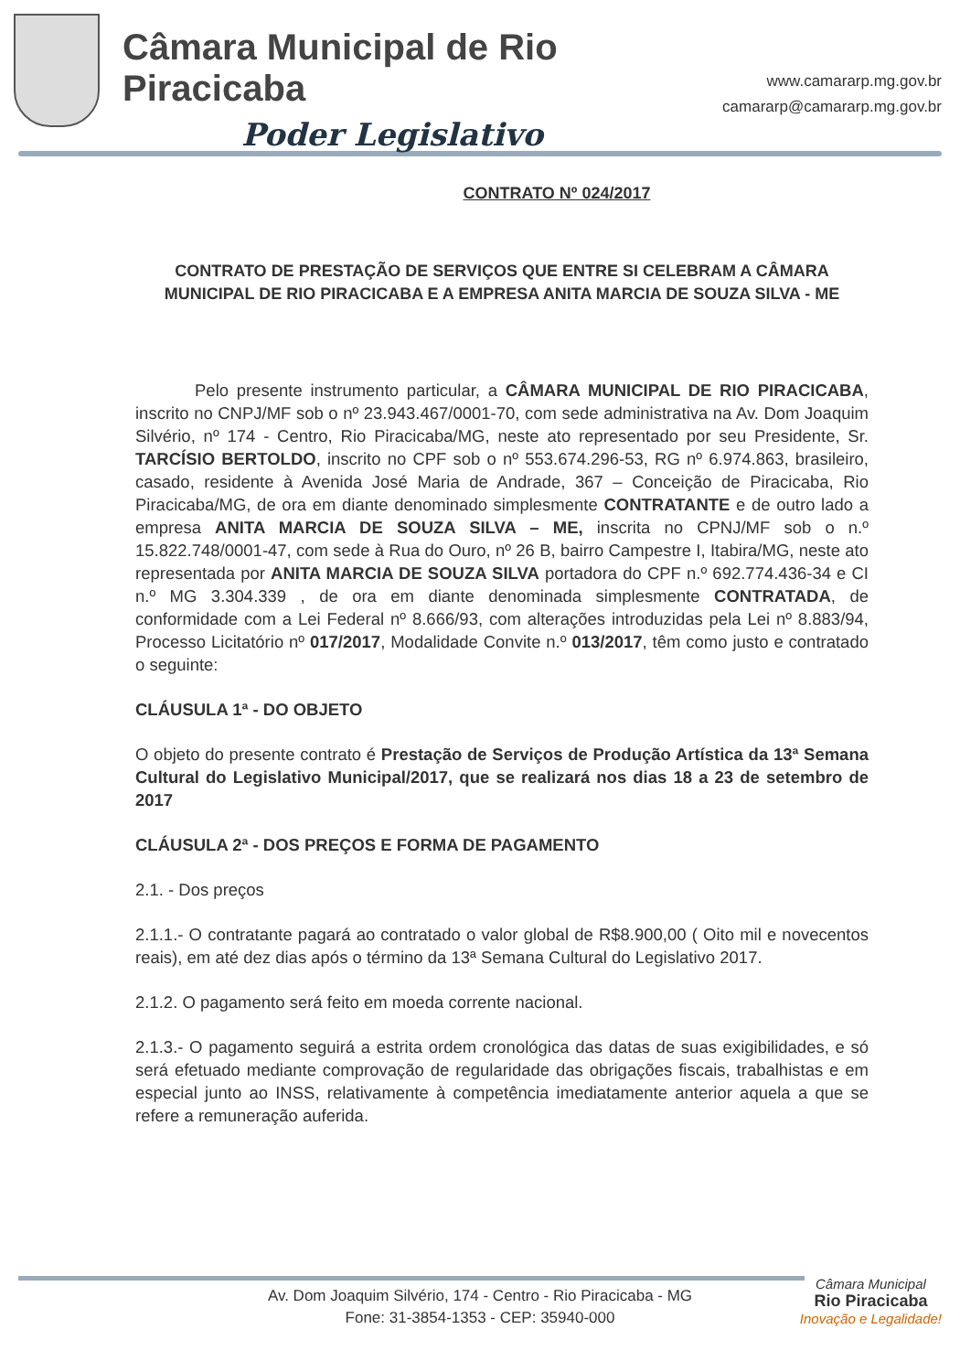Câmara Municipal de Rio Piracicaba
Poder Legislativo
www.camararp.mg.gov.br
camararp@camararp.mg.gov.br
CONTRATO Nº 024/2017
CONTRATO DE PRESTAÇÃO DE SERVIÇOS QUE ENTRE SI CELEBRAM A CÂMARA MUNICIPAL DE RIO PIRACICABA E A EMPRESA ANITA MARCIA DE SOUZA SILVA - ME
Pelo presente instrumento particular, a CÂMARA MUNICIPAL DE RIO PIRACICABA, inscrito no CNPJ/MF sob o nº 23.943.467/0001-70, com sede administrativa na Av. Dom Joaquim Silvério, nº 174 - Centro, Rio Piracicaba/MG, neste ato representado por seu Presidente, Sr. TARCÍSIO BERTOLDO, inscrito no CPF sob o nº 553.674.296-53, RG nº 6.974.863, brasileiro, casado, residente à Avenida José Maria de Andrade, 367 – Conceição de Piracicaba, Rio Piracicaba/MG, de ora em diante denominado simplesmente CONTRATANTE e de outro lado a empresa ANITA MARCIA DE SOUZA SILVA – ME, inscrita no CPNJ/MF sob o n.º 15.822.748/0001-47, com sede à Rua do Ouro, nº 26 B, bairro Campestre I, Itabira/MG, neste ato representada por ANITA MARCIA DE SOUZA SILVA portadora do CPF n.º 692.774.436-34 e CI n.º MG 3.304.339 , de ora em diante denominada simplesmente CONTRATADA, de conformidade com a Lei Federal nº 8.666/93, com alterações introduzidas pela Lei nº 8.883/94, Processo Licitatório nº 017/2017, Modalidade Convite n.º 013/2017, têm como justo e contratado o seguinte:
CLÁUSULA 1ª - DO OBJETO
O objeto do presente contrato é Prestação de Serviços de Produção Artística da 13ª Semana Cultural do Legislativo Municipal/2017, que se realizará nos dias 18 a 23 de setembro de 2017
CLÁUSULA 2ª - DOS PREÇOS E FORMA DE PAGAMENTO
2.1. - Dos preços
2.1.1.- O contratante pagará ao contratado o valor global de R$8.900,00 ( Oito mil e novecentos reais), em até dez dias após o término da 13ª Semana Cultural do Legislativo 2017.
2.1.2. O pagamento será feito em moeda corrente nacional.
2.1.3.- O pagamento seguirá a estrita ordem cronológica das datas de suas exigibilidades, e só será efetuado mediante comprovação de regularidade das obrigações fiscais, trabalhistas e em especial junto ao INSS, relativamente à competência imediatamente anterior aquela a que se refere a remuneração auferida.
Câmara Municipal
Rio Piracicaba
Inovação e Legalidade!
Av. Dom Joaquim Silvério, 174 - Centro - Rio Piracicaba - MG
Fone: 31-3854-1353 - CEP: 35940-000